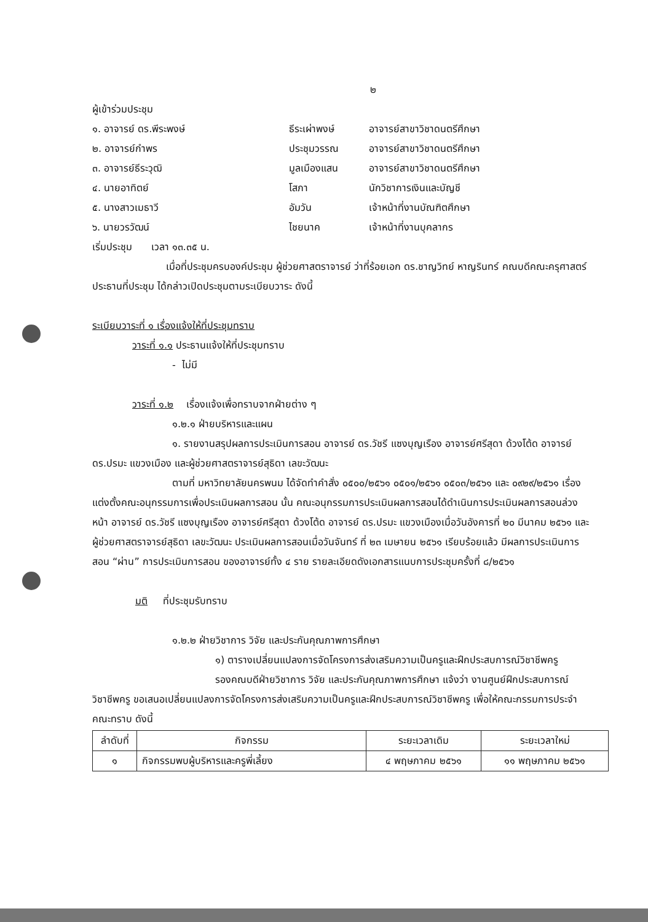๒
ผู้เข้าร่วมประชุม
๑. อาจารย์ ดร.พีระพงษ์ ธีระเผ่าพงษ์ อาจารย์สาขาวิชาดนตรีศึกษา ๒. อาจารย์กำพร ประชุมวรรณ อาจารย์สาขาวิชาดนตรีศึกษา ๓. อาจารย์ธีระวุฒิ มูลเมืองแสน อาจารย์สาขาวิชาดนตรีศึกษา ๔. นายอาทิตย์ โสภา นักวิชาการเงินและบัญชี ๕. นางสาวเมธาวี อัมวัน เจ้าหน้าที่งานบัณฑิตศึกษา ๖. นายวรวัฒน์ ไชยนาค เจ้าหน้าที่งานบุคลากร
เริ่มประชุม เวลา ๑๓.๓๕ น.
เมื่อที่ประชุมครบองค์ประชุม ผู้ช่วยศาสตราจารย์ ว่าที่ร้อยเอก ดร.ชาญวิทย์ หาญรินทร์ คณบดีคณะครุศาสตร์ ประธานที่ประชุม ได้กล่าวเปิดประชุมตามระเบียบวาระ ดังนี้
ระเบียบวาระที่ ๑ เรื่องแจ้งให้ที่ประชุมทราบ
วาระที่ ๑.๑ ประธานแจ้งให้ที่ประชุมทราบ
- ไม่มี
วาระที่ ๑.๒ เรื่องแจ้งเพื่อทราบจากฝ่ายต่าง ๆ
๑.๒.๑ ฝ่ายบริหารและแผน
๑. รายงานสรุปผลการประเมินการสอน อาจารย์ ดร.วัชรี แซงบุญเรือง อาจารย์ศรีสุดา ด้วงโต้ด อาจารย์ ดร.ปรมะ แขวงเมือง และผู้ช่วยศาสตราจารย์สุธิดา เลขะวัฒนะ
ตามที่ มหาวิทยาลัยนครพนม ได้จัดทำคำสั่ง ๐๕๐๐/๒๕๖๑ ๐๕๐๑/๒๕๖๑ ๐๕๐๓/๒๕๖๑ และ ๐๙๒๙/๒๕๖๑ เรื่อง แต่งตั้งคณะอนุกรรมการเพื่อประเมินผลการสอน นั้น คณะอนุกรรมการประเมินผลการสอนได้ดำเนินการประเมินผลการสอนล่วงหน้า อาจารย์ ดร.วัชรี แซงบุญเรือง อาจารย์ศรีสุดา ด้วงโต้ด อาจารย์ ดร.ปรมะ แขวงเมืองเมื่อวันอังคารที่ ๒๐ มีนาคม ๒๕๖๑ และผู้ช่วยศาสตราจารย์สุธิดา เลขะวัฒนะ ประเมินผลการสอนเมื่อวันจันทร์ ที่ ๒๓ เมษายน ๒๕๖๑ เรียบร้อยแล้ว มีผลการประเมินการสอน “ผ่าน” การประเมินการสอน ของอาจารย์ทั้ง ๔ ราย รายละเอียดดังเอกสารแนบการประชุมครั้งที่ ๘/๒๕๖๑
มติ ที่ประชุมรับทราบ
๑.๒.๒ ฝ่ายวิชาการ วิจัย และประกันคุณภาพการศึกษา
๑) ตารางเปลี่ยนแปลงการจัดโครงการส่งเสริมความเป็นครูและฝึกประสบการณ์วิชาชีพครู
รองคณบดีฝ่ายวิชาการ วิจัย และประกันคุณภาพการศึกษา แจ้งว่า งานศูนย์ฝึกประสบการณ์วิชาชีพครู ขอเสนอเปลี่ยนแปลงการจัดโครงการส่งเสริมความเป็นครูและฝึกประสบการณ์วิชาชีพครู เพื่อให้คณะกรรมการประจำคณะทราบ ดังนี้
| ลำดับที่ | กิจกรรม | ระยะเวลาเดิม | ระยะเวลาใหม่ |
| --- | --- | --- | --- |
| ๑ | กิจกรรมพบผู้บริหารและครูพี่เลี้ยง | ๔ พฤษภาคม ๒๕๖๑ | ๑๑ พฤษภาคม ๒๕๖๑ |